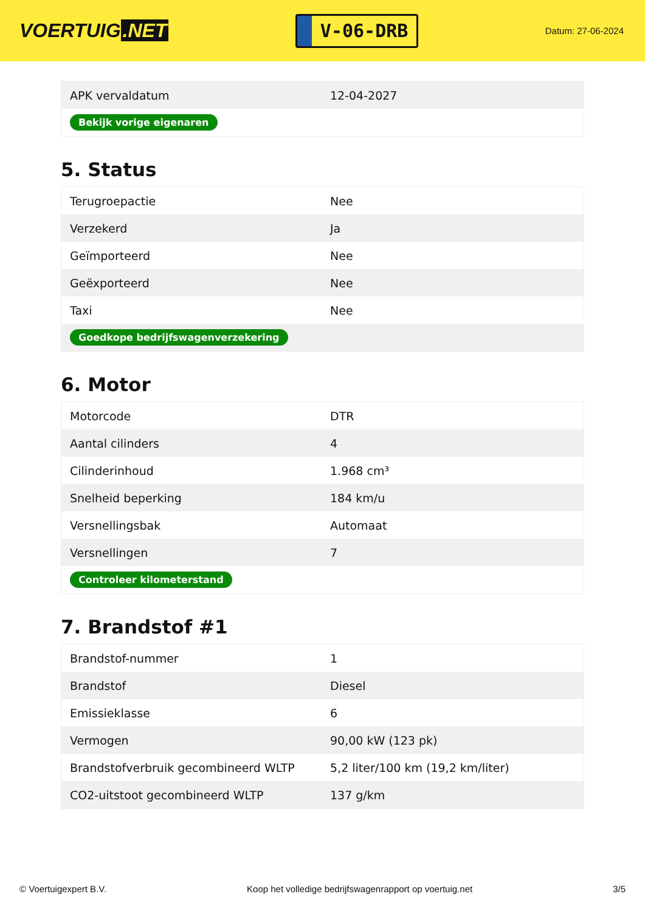VOERTUIG.NET
V-06-DRB
Datum: 27-06-2024
| APK vervaldatum | 12-04-2027 |
| Bekijk vorige eigenaren | |
5. Status
| Terugroepactie | Nee |
| Verzekerd | Ja |
| Geïmporteerd | Nee |
| Geëxporteerd | Nee |
| Taxi | Nee |
| Goedkope bedrijfswagenverzekering | |
6. Motor
| Motorcode | DTR |
| Aantal cilinders | 4 |
| Cilinderinhoud | 1.968 cm³ |
| Snelheid beperking | 184 km/u |
| Versnellingsbak | Automaat |
| Versnellingen | 7 |
| Controleer kilometerstand | |
7. Brandstof #1
| Brandstof-nummer | 1 |
| Brandstof | Diesel |
| Emissieklasse | 6 |
| Vermogen | 90,00 kW (123 pk) |
| Brandstofverbruik gecombineerd WLTP | 5,2 liter/100 km (19,2 km/liter) |
| CO2-uitstoot gecombineerd WLTP | 137 g/km |
© Voertuigexpert B.V. Koop het volledige bedrijfswagenrapport op voertuig.net 3/5